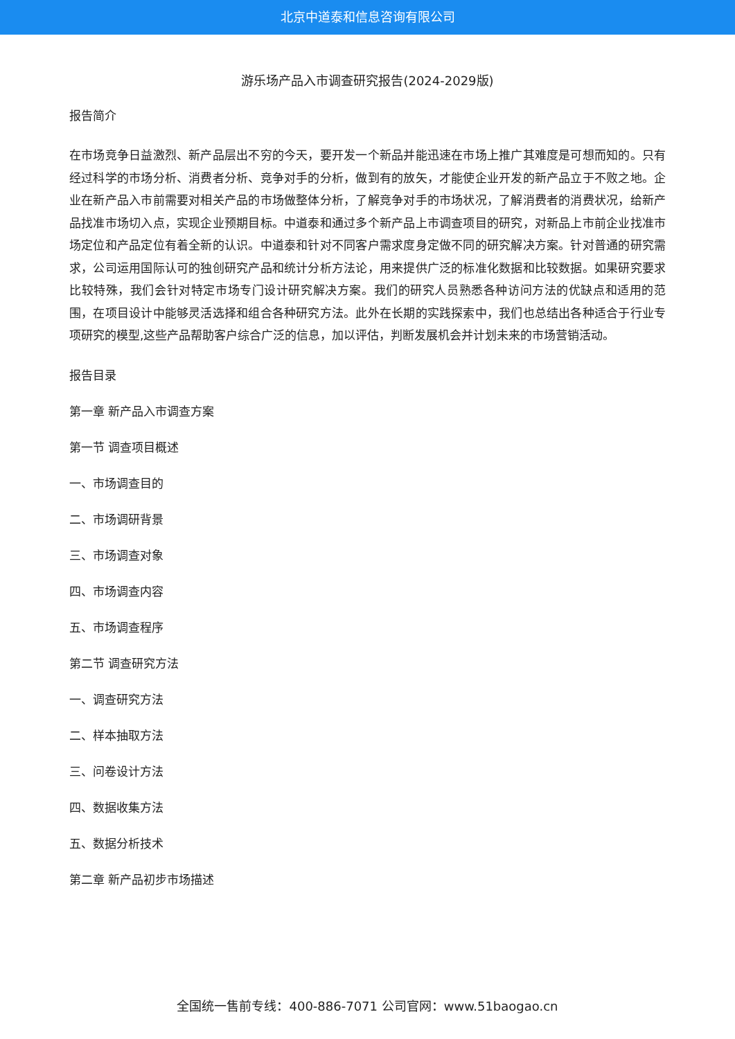北京中道泰和信息咨询有限公司
游乐场产品入市调查研究报告(2024-2029版)
报告简介
在市场竞争日益激烈、新产品层出不穷的今天，要开发一个新品并能迅速在市场上推广其难度是可想而知的。只有经过科学的市场分析、消费者分析、竞争对手的分析，做到有的放矢，才能使企业开发的新产品立于不败之地。企业在新产品入市前需要对相关产品的市场做整体分析，了解竞争对手的市场状况，了解消费者的消费状况，给新产品找准市场切入点，实现企业预期目标。中道泰和通过多个新产品上市调查项目的研究，对新品上市前企业找准市场定位和产品定位有着全新的认识。中道泰和针对不同客户需求度身定做不同的研究解决方案。针对普通的研究需求，公司运用国际认可的独创研究产品和统计分析方法论，用来提供广泛的标准化数据和比较数据。如果研究要求比较特殊，我们会针对特定市场专门设计研究解决方案。我们的研究人员熟悉各种访问方法的优缺点和适用的范围，在项目设计中能够灵活选择和组合各种研究方法。此外在长期的实践探索中，我们也总结出各种适合于行业专项研究的模型,这些产品帮助客户综合广泛的信息，加以评估，判断发展机会并计划未来的市场营销活动。
报告目录
第一章 新产品入市调查方案
第一节 调查项目概述
一、市场调查目的
二、市场调研背景
三、市场调查对象
四、市场调查内容
五、市场调查程序
第二节 调查研究方法
一、调查研究方法
二、样本抽取方法
三、问卷设计方法
四、数据收集方法
五、数据分析技术
第二章 新产品初步市场描述
全国统一售前专线：400-886-7071 公司官网：www.51baogao.cn